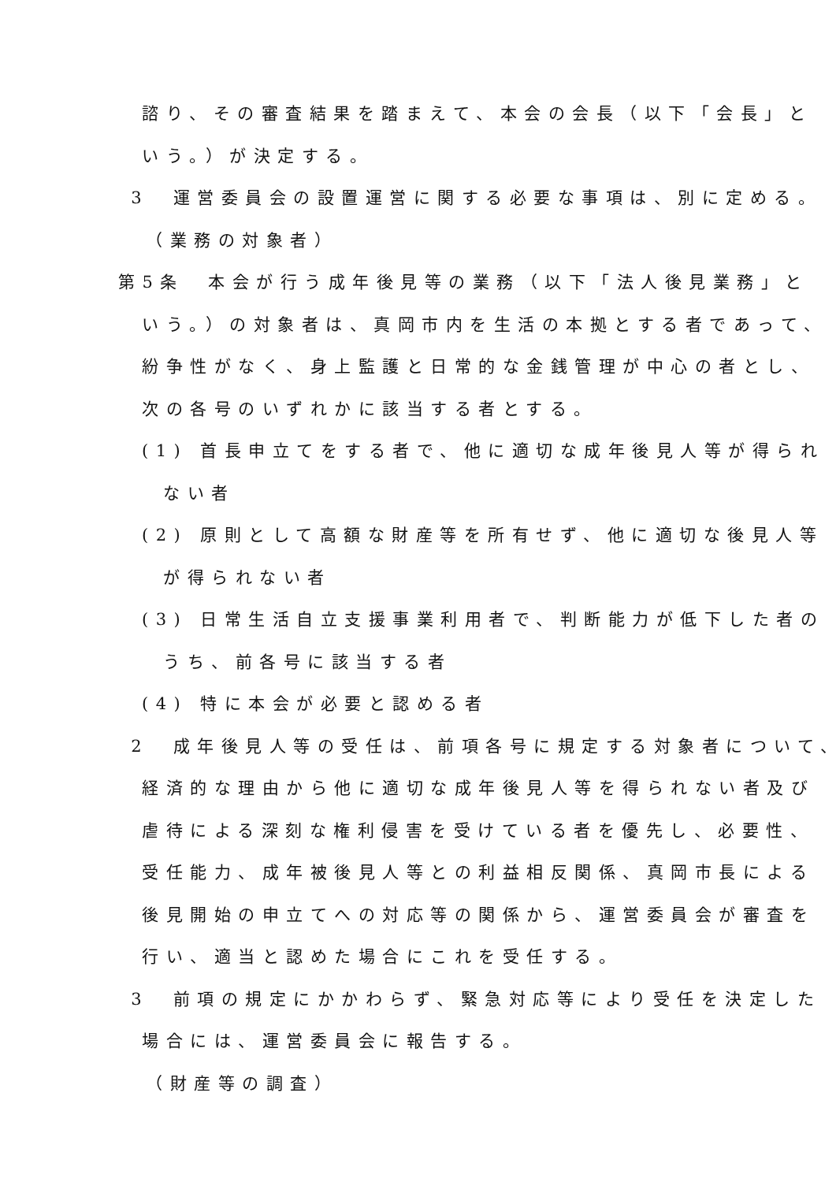諮り、その審査結果を踏まえて、本会の会長（以下「会長」と
いう。）が決定する。
3　運営委員会の設置運営に関する必要な事項は、別に定める。
（業務の対象者）
第5条　本会が行う成年後見等の業務（以下「法人後見業務」と
いう。）の対象者は、真岡市内を生活の本拠とする者であって、
紛争性がなく、身上監護と日常的な金銭管理が中心の者とし、
次の各号のいずれかに該当する者とする。
(1) 首長申立てをする者で、他に適切な成年後見人等が得られ
ない者
(2) 原則として高額な財産等を所有せず、他に適切な後見人等
が得られない者
(3) 日常生活自立支援事業利用者で、判断能力が低下した者の
うち、前各号に該当する者
(4) 特に本会が必要と認める者
2　成年後見人等の受任は、前項各号に規定する対象者について、
経済的な理由から他に適切な成年後見人等を得られない者及び
虐待による深刻な権利侵害を受けている者を優先し、必要性、
受任能力、成年被後見人等との利益相反関係、真岡市長による
後見開始の申立てへの対応等の関係から、運営委員会が審査を
行い、適当と認めた場合にこれを受任する。
3　前項の規定にかかわらず、緊急対応等により受任を決定した
場合には、運営委員会に報告する。
（財産等の調査）